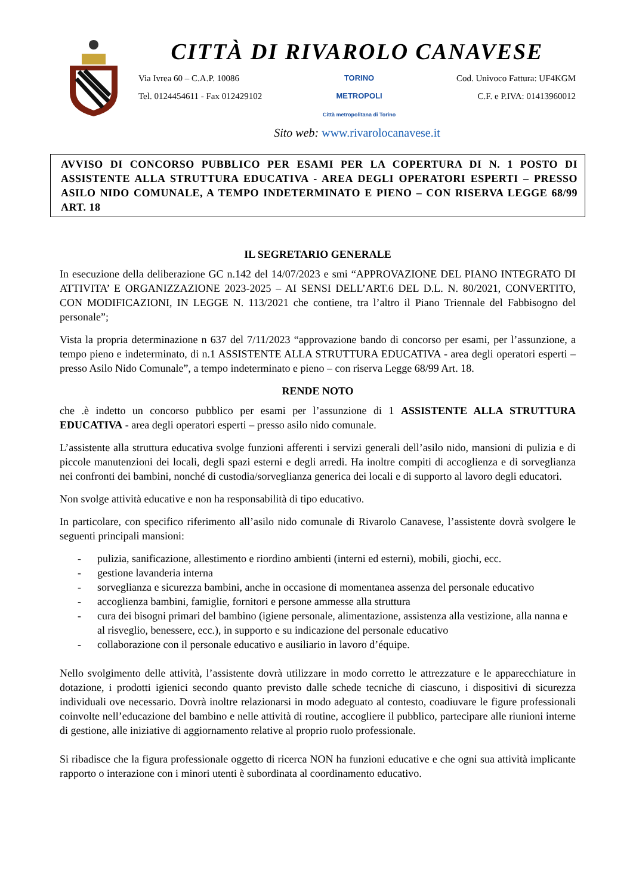CITTÀ DI RIVAROLO CANAVESE
Via Ivrea 60 – C.A.P. 10086
Tel. 0124454611 - Fax 012429102
TORINO
METROPOLI
Città metropolitana di Torino
Cod. Univoco Fattura: UF4KGM
C.F. e P.IVA: 01413960012
Sito web: www.rivarolocanavese.it
AVVISO DI CONCORSO PUBBLICO PER ESAMI PER LA COPERTURA DI N. 1 POSTO DI ASSISTENTE ALLA STRUTTURA EDUCATIVA - AREA DEGLI OPERATORI ESPERTI – PRESSO ASILO NIDO COMUNALE, A TEMPO INDETERMINATO E PIENO – CON RISERVA LEGGE 68/99 ART. 18
IL SEGRETARIO GENERALE
In esecuzione della deliberazione GC n.142 del 14/07/2023 e smi “APPROVAZIONE DEL PIANO INTEGRATO DI ATTIVITA’ E ORGANIZZAZIONE 2023-2025 – AI SENSI DELL’ART.6 DEL D.L. N. 80/2021, CONVERTITO, CON MODIFICAZIONI, IN LEGGE N. 113/2021 che contiene, tra l’altro il Piano Triennale del Fabbisogno del personale”;
Vista la propria determinazione n 637 del 7/11/2023 “approvazione bando di concorso per esami, per l’assunzione, a tempo pieno e indeterminato, di n.1 ASSISTENTE ALLA STRUTTURA EDUCATIVA - area degli operatori esperti –presso Asilo Nido Comunale”, a tempo indeterminato e pieno – con riserva Legge 68/99 Art. 18.
RENDE NOTO
che .è indetto un concorso pubblico per esami per l’assunzione di 1 ASSISTENTE ALLA STRUTTURA EDUCATIVA - area degli operatori esperti – presso asilo nido comunale.
L’assistente alla struttura educativa svolge funzioni afferenti i servizi generali dell’asilo nido, mansioni di pulizia e di piccole manutenzioni dei locali, degli spazi esterni e degli arredi. Ha inoltre compiti di accoglienza e di sorveglianza nei confronti dei bambini, nonché di custodia/sorveglianza generica dei locali e di supporto al lavoro degli educatori.
Non svolge attività educative e non ha responsabilità di tipo educativo.
In particolare, con specifico riferimento all’asilo nido comunale di Rivarolo Canavese, l’assistente dovrà svolgere le seguenti principali mansioni:
- pulizia, sanificazione, allestimento e riordino ambienti (interni ed esterni), mobili, giochi, ecc.
- gestione lavanderia interna
- sorveglianza e sicurezza bambini, anche in occasione di momentanea assenza del personale educativo
- accoglienza bambini, famiglie, fornitori e persone ammesse alla struttura
- cura dei bisogni primari del bambino (igiene personale, alimentazione, assistenza alla vestizione, alla nanna e al risveglio, benessere, ecc.), in supporto e su indicazione del personale educativo
- collaborazione con il personale educativo e ausiliario in lavoro d’équipe.
Nello svolgimento delle attività, l’assistente dovrà utilizzare in modo corretto le attrezzature e le apparecchiature in dotazione, i prodotti igienici secondo quanto previsto dalle schede tecniche di ciascuno, i dispositivi di sicurezza individuali ove necessario. Dovrà inoltre relazionarsi in modo adeguato al contesto, coadiuvare le figure professionali coinvolte nell’educazione del bambino e nelle attività di routine, accogliere il pubblico, partecipare alle riunioni interne di gestione, alle iniziative di aggiornamento relative al proprio ruolo professionale.
Si ribadisce che la figura professionale oggetto di ricerca NON ha funzioni educative e che ogni sua attività implicante rapporto o interazione con i minori utenti è subordinata al coordinamento educativo.